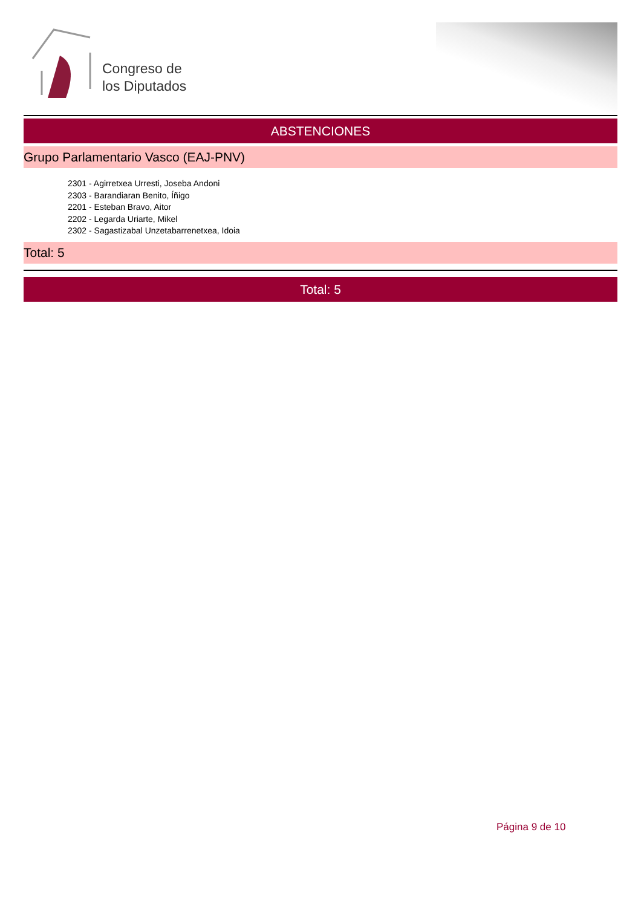Congreso de
los Diputados
ABSTENCIONES
Grupo Parlamentario Vasco (EAJ-PNV)
2301 - Agirretxea Urresti, Joseba Andoni
2303 - Barandiaran Benito, Íñigo
2201 - Esteban Bravo, Aitor
2202 - Legarda Uriarte, Mikel
2302 - Sagastizabal Unzetabarrenetxea, Idoia
Total: 5
Total: 5
Página 9 de 10